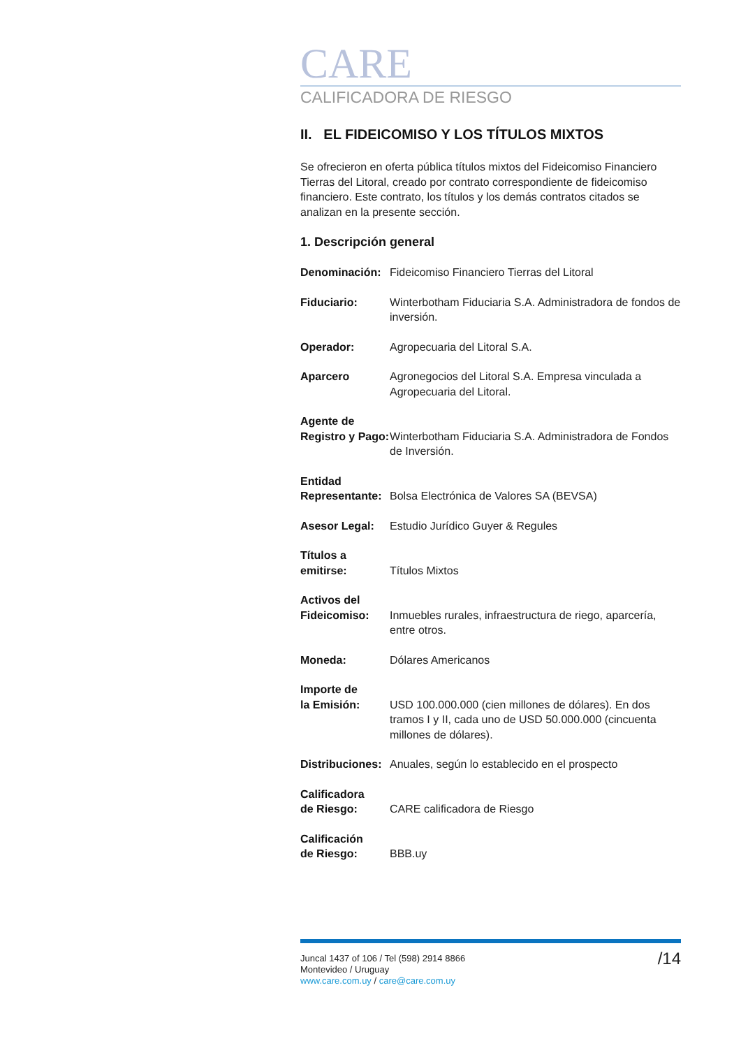CARE
CALIFICADORA DE RIESGO
II. EL FIDEICOMISO Y LOS TÍTULOS MIXTOS
Se ofrecieron en oferta pública títulos mixtos del Fideicomiso Financiero Tierras del Litoral, creado por contrato correspondiente de fideicomiso financiero. Este contrato, los títulos y los demás contratos citados se analizan en la presente sección.
1. Descripción general
| Denominación: | Fideicomiso Financiero Tierras del Litoral |
| Fiduciario: | Winterbotham Fiduciaria S.A. Administradora de fondos de inversión. |
| Operador: | Agropecuaria del Litoral S.A. |
| Aparcero | Agronegocios del Litoral S.A. Empresa vinculada a Agropecuaria del Litoral. |
| Agente de Registro y Pago: | Winterbotham Fiduciaria S.A. Administradora de Fondos de Inversión. |
| Entidad Representante: | Bolsa Electrónica de Valores SA (BEVSA) |
| Asesor Legal: | Estudio Jurídico Guyer & Regules |
| Títulos a emitirse: | Títulos Mixtos |
| Activos del Fideicomiso: | Inmuebles rurales, infraestructura de riego, aparcería, entre otros. |
| Moneda: | Dólares Americanos |
| Importe de la Emisión: | USD 100.000.000 (cien millones de dólares). En dos tramos I y II, cada uno de USD 50.000.000 (cincuenta millones de dólares). |
| Distribuciones: | Anuales, según lo establecido en el prospecto |
| Calificadora de Riesgo: | CARE calificadora de Riesgo |
| Calificación de Riesgo: | BBB.uy |
Juncal 1437 of 106 / Tel (598) 2914 8866
Montevideo / Uruguay
www.care.com.uy / care@care.com.uy
/14